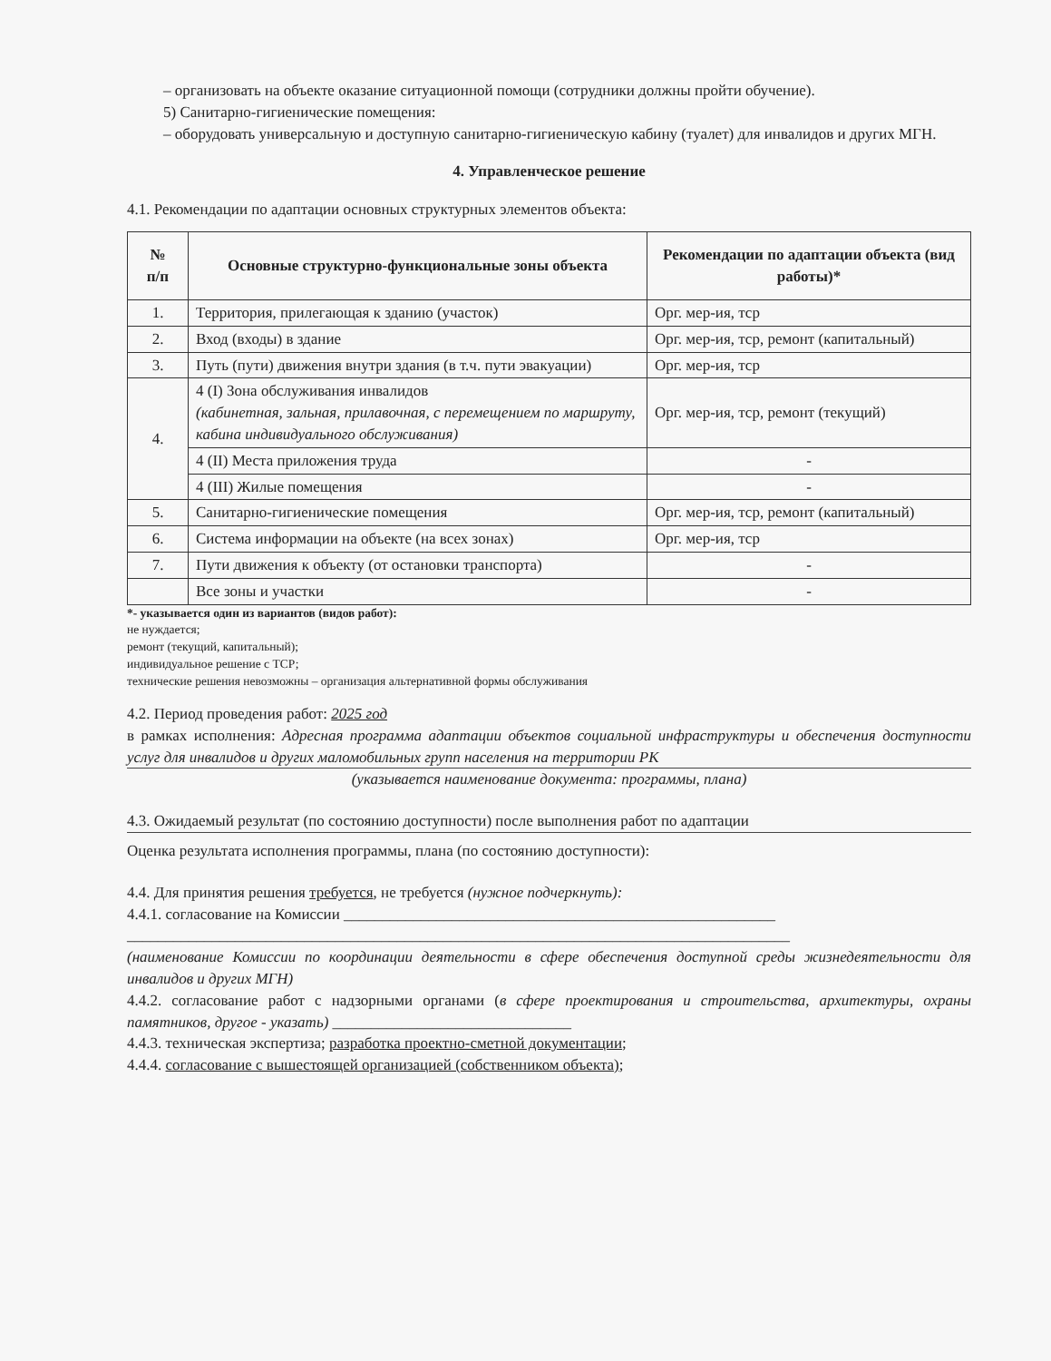– организовать на объекте оказание ситуационной помощи (сотрудники должны пройти обучение).
5) Санитарно-гигиенические помещения:
– оборудовать универсальную и доступную санитарно-гигиеническую кабину (туалет) для инвалидов и других МГН.
4. Управленческое решение
4.1. Рекомендации по адаптации основных структурных элементов объекта:
| № п/п | Основные структурно-функциональные зоны объекта | Рекомендации по адаптации объекта (вид работы)* |
| --- | --- | --- |
| 1. | Территория, прилегающая к зданию (участок) | Орг. мер-ия, тср |
| 2. | Вход (входы) в здание | Орг. мер-ия, тср, ремонт (капитальный) |
| 3. | Путь (пути) движения внутри здания (в т.ч. пути эвакуации) | Орг. мер-ия, тср |
| 4. | 4 (I) Зона обслуживания инвалидов (кабинетная, зальная, прилавочная, с перемещением по маршруту, кабина индивидуального обслуживания) | Орг. мер-ия, тср, ремонт (текущий) |
| | 4 (II) Места приложения труда | - |
| | 4 (III) Жилые помещения | - |
| 5. | Санитарно-гигиенические помещения | Орг. мер-ия, тср, ремонт (капитальный) |
| 6. | Система информации на объекте (на всех зонах) | Орг. мер-ия, тср |
| 7. | Пути движения к объекту (от остановки транспорта) | - |
| | Все зоны и участки | - |
*- указывается один из вариантов (видов работ):
не нуждается;
ремонт (текущий, капитальный);
индивидуальное решение с ТСР;
технические решения невозможны – организация альтернативной формы обслуживания
4.2. Период проведения работ: 2025 год
в рамках исполнения: Адресная программа адаптации объектов социальной инфраструктуры и обеспечения доступности услуг для инвалидов и других маломобильных групп населения на территории РК
(указывается наименование документа: программы, плана)
4.3. Ожидаемый результат (по состоянию доступности) после выполнения работ по адаптации
Оценка результата исполнения программы, плана (по состоянию доступности):
4.4. Для принятия решения требуется, не требуется (нужное подчеркнуть):
4.4.1. согласование на Комиссии ________________________________________________________
______________________________________________________________________________________
(наименование Комиссии по координации деятельности в сфере обеспечения доступной среды жизнедеятельности для инвалидов и других МГН)
4.4.2. согласование работ с надзорными органами (в сфере проектирования и строительства, архитектуры, охраны памятников, другое - указать) _______________________________
4.4.3. техническая экспертиза; разработка проектно-сметной документации;
4.4.4. согласование с вышестоящей организацией (собственником объекта);